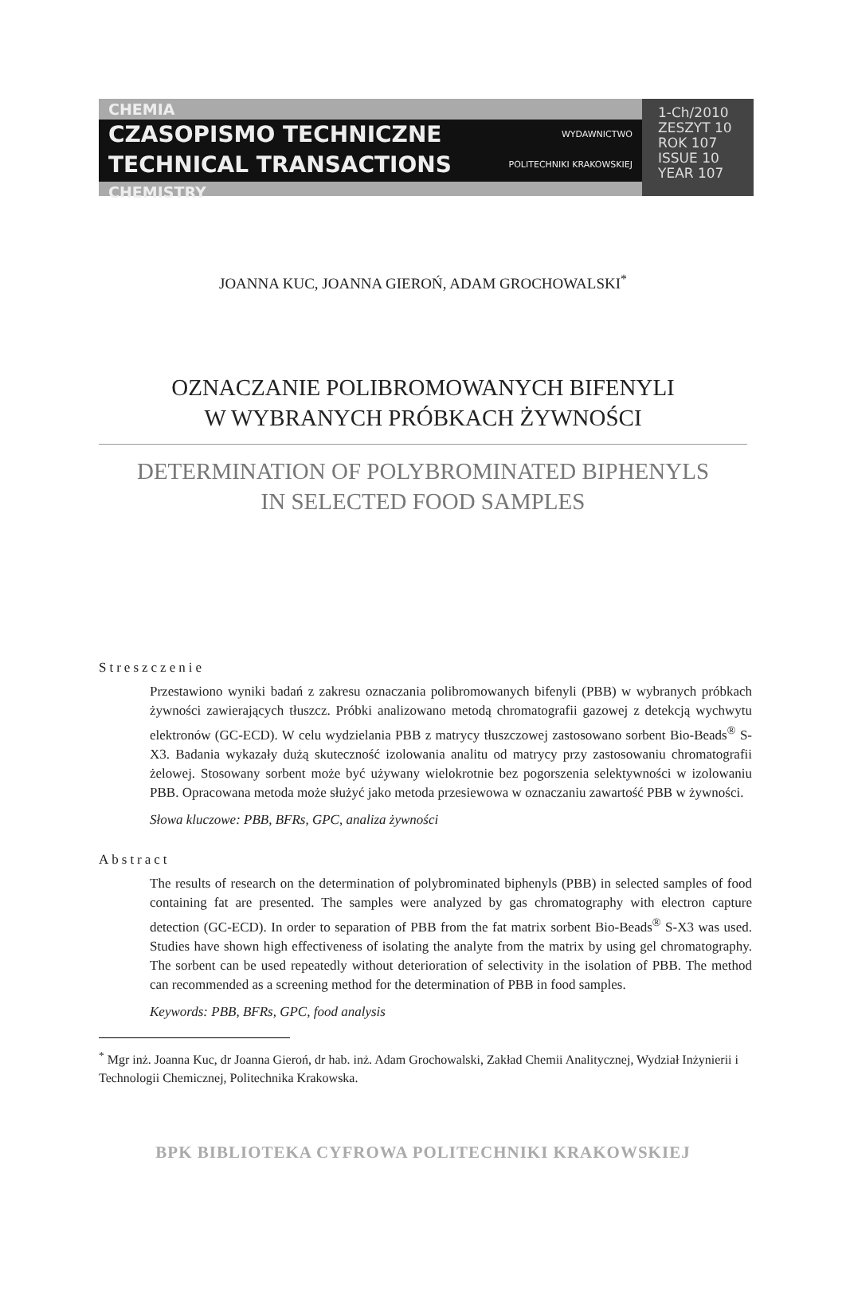CHEMIA
CZASOPISMO TECHNICZNE
TECHNICAL TRANSACTIONS
WYDAWNICTWO
POLITECHNIKI KRAKOWSKIEJ
CHEMISTRY
1-Ch/2010
ZESZYT 10
ROK 107
ISSUE 10
YEAR 107
JOANNA KUC, JOANNA GIEROŃ, ADAM GROCHOWALSKI<sup>*</sup>
OZNACZANIE POLIBROMOWANYCH BIFENYLI
W WYBRANYCH PRÓBKACH ŻYWNOŚCI
DETERMINATION OF POLYBROMINATED BIPHENYLS
IN SELECTED FOOD SAMPLES
Streszczenie
Przestawiono wyniki badań z zakresu oznaczania polibromowanych bifenyli (PBB) w wybranych próbkach żywności zawierających tłuszcz. Próbki analizowano metodą chromatografii gazowej z detekcją wychwytu elektronów (GC-ECD). W celu wydzielania PBB z matrycy tłuszczowej zastosowano sorbent Bio-Beads<sup>®</sup> S-X3. Badania wykazały dużą skuteczność izolowania analitu od matrycy przy zastosowaniu chromatografii żelowej. Stosowany sorbent może być używany wielokrotnie bez pogorszenia selektywności w izolowaniu PBB. Opracowana metoda może służyć jako metoda przesiewowa w oznaczaniu zawartość PBB w żywności.
Słowa kluczowe: PBB, BFRs, GPC, analiza żywności
Abstract
The results of research on the determination of polybrominated biphenyls (PBB) in selected samples of food containing fat are presented. The samples were analyzed by gas chromatography with electron capture detection (GC-ECD). In order to separation of PBB from the fat matrix sorbent Bio-Beads<sup>®</sup> S-X3 was used. Studies have shown high effectiveness of isolating the analyte from the matrix by using gel chromatography. The sorbent can be used repeatedly without deterioration of selectivity in the isolation of PBB. The method can recommended as a screening method for the determination of PBB in food samples.
Keywords: PBB, BFRs, GPC, food analysis
<sup>*</sup> Mgr inż. Joanna Kuc, dr Joanna Gieroń, dr hab. inż. Adam Grochowalski, Zakład Chemii Analitycznej, Wydział Inżynierii i Technologii Chemicznej, Politechnika Krakowska.
BPK BIBLIOTEKA CYFROWA POLITECHNIKI KRAKOWSKIEJ